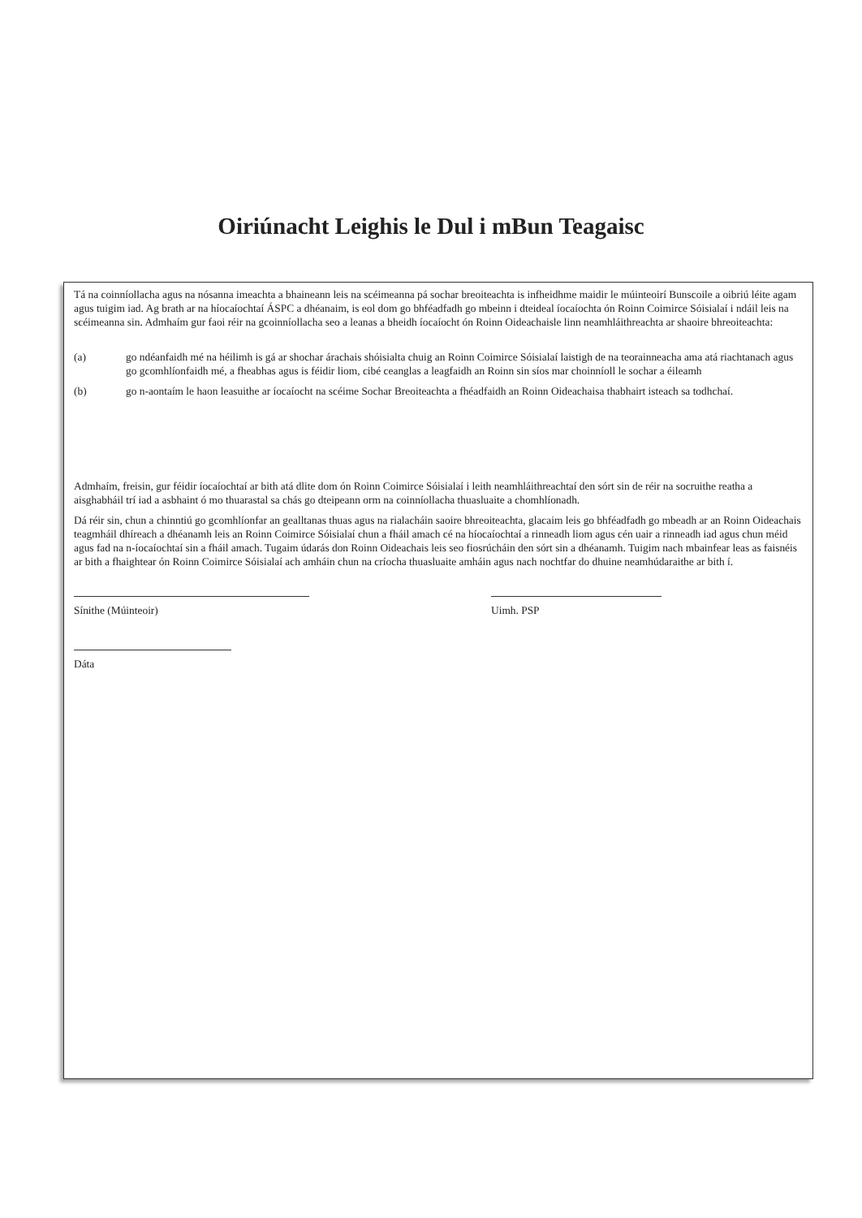Oiriúnacht Leighis le Dul i mBun Teagaisc
Tá na coinníollacha agus na nósanna imeachta a bhaineann leis na scéimeanna pá sochar breoiteachta is infheidhme maidir le múinteoirí Bunscoile a oibriú léite agam agus tuigim iad. Ag brath ar na híocaíochtaí ÁSPC a dhéanaim, is eol dom go bhféadfadh go mbeinn i dteideal íocaíochta ón Roinn Coimirce Sóisialaí i ndáil leis na scéimeanna sin. Admhaím gur faoi réir na gcoinníollacha seo a leanas a bheidh íocaíocht ón Roinn Oideachaisle linn neamhláithreachta ar shaoire bhreoiteachta:
(a) go ndéanfaidh mé na héilimh is gá ar shochar árachais shóisialta chuig an Roinn Coimirce Sóisialaí laistigh de na teorainneacha ama atá riachtanach agus go gcomhlíonfaidh mé, a fheabhas agus is féidir liom, cibé ceanglas a leagfaidh an Roinn sin síos mar choinníoll le sochar a éileamh
(b) go n-aontaím le haon leasuithe ar íocaíocht na scéime Sochar Breoiteachta a fhéadfaidh an Roinn Oideachaisa thabhairt isteach sa todhchaí.
Admhaím, freisin, gur féidir íocaíochtaí ar bith atá dlite dom ón Roinn Coimirce Sóisialaí i leith neamhláithreachtaí den sórt sin de réir na socruithe reatha a aisghabháil trí iad a asbhaint ó mo thuarastal sa chás go dteipeann orm na coinníollacha thuasluaite a chomhlíonadh.
Dá réir sin, chun a chinntiú go gcomhlíonfar an gealltanas thuas agus na rialacháin saoire bhreoiteachta, glacaim leis go bhféadfadh go mbeadh ar an Roinn Oideachais teagmháil dhíreach a dhéanamh leis an Roinn Coimirce Sóisialaí chun a fháil amach cé na híocaíochtaí a rinneadh liom agus cén uair a rinneadh iad agus chun méid agus fad na n-íocaíochtaí sin a fháil amach. Tugaim údarás don Roinn Oideachais leis seo fiosrúcháin den sórt sin a dhéanamh. Tuigim nach mbainfear leas as faisnéis ar bith a fhaightear ón Roinn Coimirce Sóisialaí ach amháin chun na críocha thuasluaite amháin agus nach nochtfar do dhuine neamhúdaraithe ar bith í.
Sínithe (Múinteoir) Uimh. PSP
Dáta